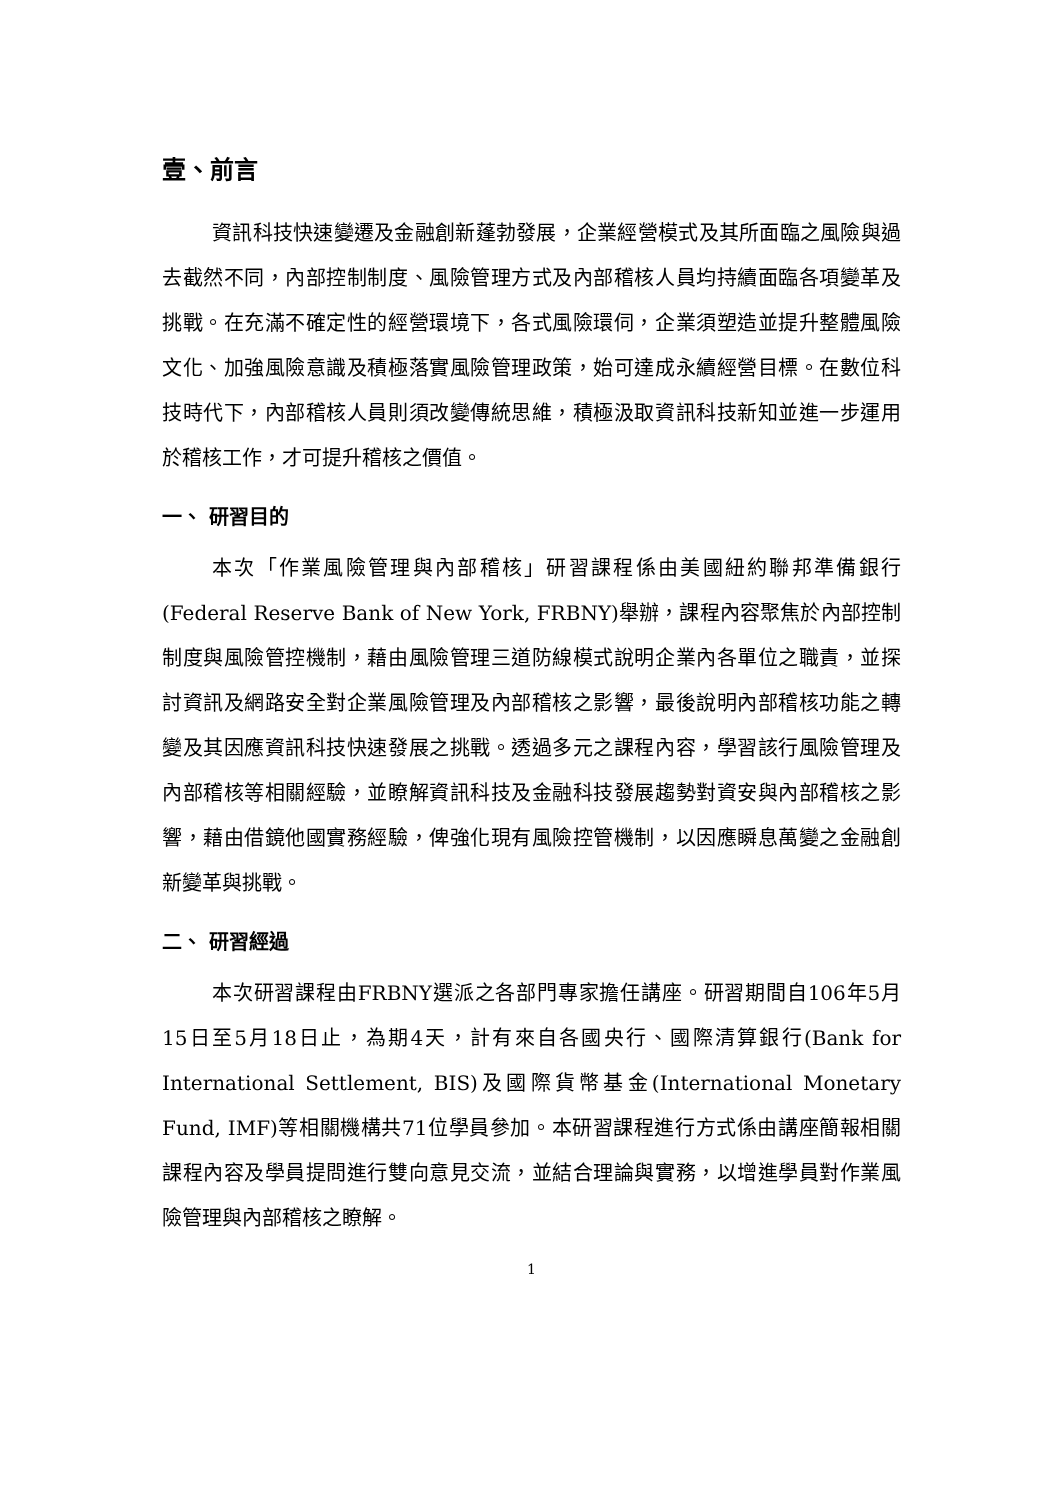壹、前言
資訊科技快速變遷及金融創新蓬勃發展，企業經營模式及其所面臨之風險與過去截然不同，內部控制制度、風險管理方式及內部稽核人員均持續面臨各項變革及挑戰。在充滿不確定性的經營環境下，各式風險環伺，企業須塑造並提升整體風險文化、加強風險意識及積極落實風險管理政策，始可達成永續經營目標。在數位科技時代下，內部稽核人員則須改變傳統思維，積極汲取資訊科技新知並進一步運用於稽核工作，才可提升稽核之價值。
一、 研習目的
本次「作業風險管理與內部稽核」研習課程係由美國紐約聯邦準備銀行(Federal Reserve Bank of New York, FRBNY)舉辦，課程內容聚焦於內部控制制度與風險管控機制，藉由風險管理三道防線模式說明企業內各單位之職責，並探討資訊及網路安全對企業風險管理及內部稽核之影響，最後說明內部稽核功能之轉變及其因應資訊科技快速發展之挑戰。透過多元之課程內容，學習該行風險管理及內部稽核等相關經驗，並瞭解資訊科技及金融科技發展趨勢對資安與內部稽核之影響，藉由借鏡他國實務經驗，俾強化現有風險控管機制，以因應瞬息萬變之金融創新變革與挑戰。
二、 研習經過
本次研習課程由FRBNY選派之各部門專家擔任講座。研習期間自106年5月15日至5月18日止，為期4天，計有來自各國央行、國際清算銀行(Bank for International Settlement, BIS)及國際貨幣基金(International Monetary Fund, IMF)等相關機構共71位學員參加。本研習課程進行方式係由講座簡報相關課程內容及學員提問進行雙向意見交流，並結合理論與實務，以增進學員對作業風險管理與內部稽核之瞭解。
1